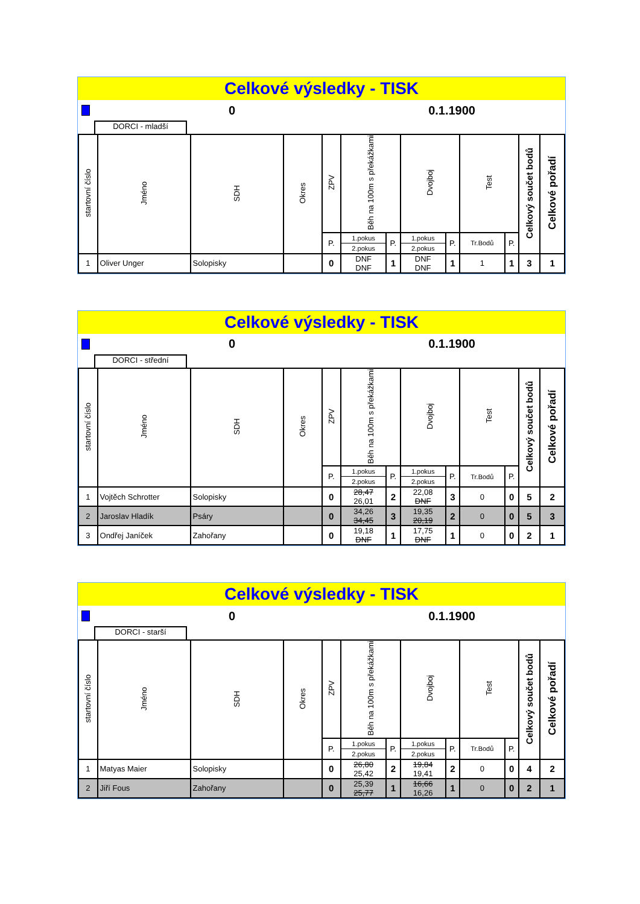Celkové výsledky - TISK
0 0.1.1900
DORCI - mladší
| startovní číslo | Jméno | SDH | Okres | ZPV | Běh na 100m s překážkami | | Dvojboj | | Test | | Celkový součet bodů | Celkové pořadí |
| --- | --- | --- | --- | --- | --- | --- | --- | --- | --- | --- | --- | --- |
| | | | | P. | 1.pokus | P. | 1.pokus | P. | Tr.Bodů | P. | | |
| | | | | | 2.pokus | | 2.pokus | | | | | |
| 1 | Oliver Unger | Solopisky | | 0 | DNF DNF | 1 | DNF DNF | 1 | 1 | 1 | 3 | 1 |
Celkové výsledky - TISK
0 0.1.1900
DORCI - střední
| startovní číslo | Jméno | SDH | Okres | ZPV | Běh na 100m s překážkami | | Dvojboj | | Test | | Celkový součet bodů | Celkové pořadí |
| --- | --- | --- | --- | --- | --- | --- | --- | --- | --- | --- | --- | --- |
| | | | | P. | 1.pokus | P. | 1.pokus | P. | Tr.Bodů | P. | | |
| | | | | | 2.pokus | | 2.pokus | | | | | |
| 1 | Vojtěch Schrotter | Solopisky | | 0 | 28,47 26,01 | 2 | 22,08 DNF | 3 | 0 | 0 | 5 | 2 |
| 2 | Jaroslav Hladík | Psáry | | 0 | 34,26 34,45 | 3 | 19,35 20,19 | 2 | 0 | 0 | 5 | 3 |
| 3 | Ondřej Janíček | Zahořany | | 0 | 19,18 DNF | 1 | 17,75 DNF | 1 | 0 | 0 | 2 | 1 |
Celkové výsledky - TISK
0 0.1.1900
DORCI - starší
| startovní číslo | Jméno | SDH | Okres | ZPV | Běh na 100m s překážkami | | Dvojboj | | Test | | Celkový součet bodů | Celkové pořadí |
| --- | --- | --- | --- | --- | --- | --- | --- | --- | --- | --- | --- | --- |
| | | | | P. | 1.pokus | P. | 1.pokus | P. | Tr.Bodů | P. | | |
| | | | | | 2.pokus | | 2.pokus | | | | | |
| 1 | Matyas Maier | Solopisky | | 0 | 26,80 25,42 | 2 | 19,84 19,41 | 2 | 0 | 0 | 4 | 2 |
| 2 | Jiří Fous | Zahořany | | 0 | 25,39 25,77 | 1 | 16,66 16,26 | 1 | 0 | 0 | 2 | 1 |